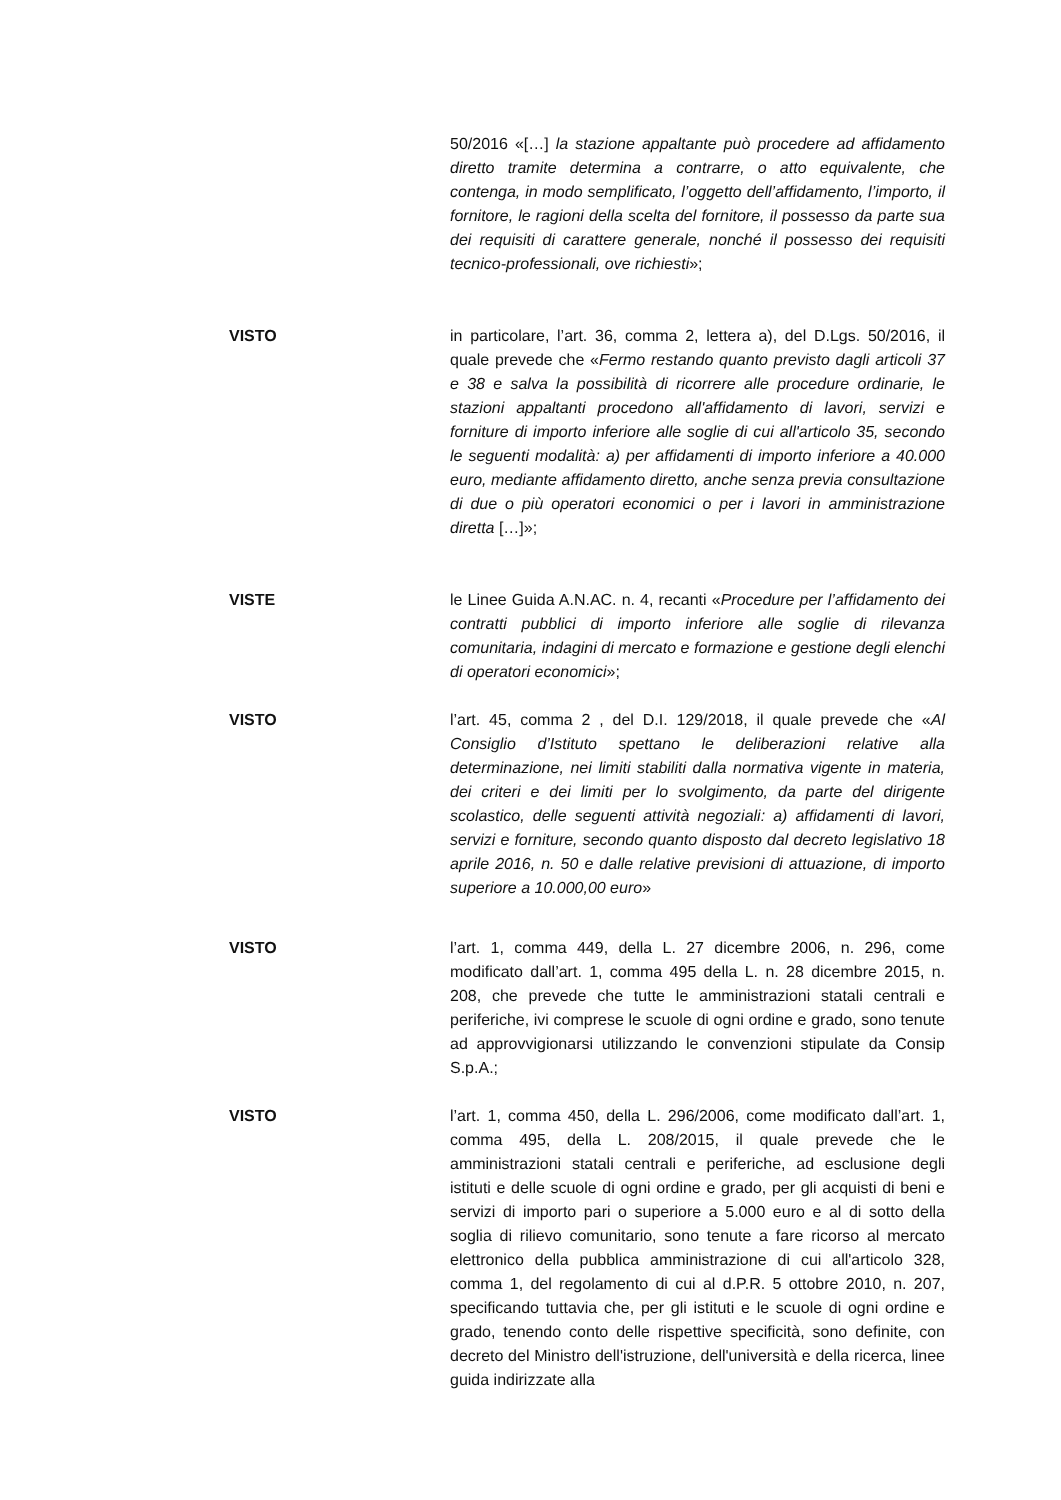50/2016 «[…] la stazione appaltante può procedere ad affidamento diretto tramite determina a contrarre, o atto equivalente, che contenga, in modo semplificato, l’oggetto dell’affidamento, l’importo, il fornitore, le ragioni della scelta del fornitore, il possesso da parte sua dei requisiti di carattere generale, nonché il possesso dei requisiti tecnico-professionali, ove richiesti»;
VISTO in particolare, l’art. 36, comma 2, lettera a), del D.Lgs. 50/2016, il quale prevede che «Fermo restando quanto previsto dagli articoli 37 e 38 e salva la possibilità di ricorrere alle procedure ordinarie, le stazioni appaltanti procedono all'affidamento di lavori, servizi e forniture di importo inferiore alle soglie di cui all'articolo 35, secondo le seguenti modalità: a) per affidamenti di importo inferiore a 40.000 euro, mediante affidamento diretto, anche senza previa consultazione di due o più operatori economici o per i lavori in amministrazione diretta […]»;
VISTE le Linee Guida A.N.AC. n. 4, recanti «Procedure per l’affidamento dei contratti pubblici di importo inferiore alle soglie di rilevanza comunitaria, indagini di mercato e formazione e gestione degli elenchi di operatori economici»;
VISTO l’art. 45, comma 2 , del D.I. 129/2018, il quale prevede che «Al Consiglio d’Istituto spettano le deliberazioni relative alla determinazione, nei limiti stabiliti dalla normativa vigente in materia, dei criteri e dei limiti per lo svolgimento, da parte del dirigente scolastico, delle seguenti attività negoziali: a) affidamenti di lavori, servizi e forniture, secondo quanto disposto dal decreto legislativo 18 aprile 2016, n. 50 e dalle relative previsioni di attuazione, di importo superiore a 10.000,00 euro»
VISTO l’art. 1, comma 449, della L. 27 dicembre 2006, n. 296, come modificato dall’art. 1, comma 495 della L. n. 28 dicembre 2015, n. 208, che prevede che tutte le amministrazioni statali centrali e periferiche, ivi comprese le scuole di ogni ordine e grado, sono tenute ad approvvigionarsi utilizzando le convenzioni stipulate da Consip S.p.A.;
VISTO l’art. 1, comma 450, della L. 296/2006, come modificato dall’art. 1, comma 495, della L. 208/2015, il quale prevede che le amministrazioni statali centrali e periferiche, ad esclusione degli istituti e delle scuole di ogni ordine e grado, per gli acquisti di beni e servizi di importo pari o superiore a 5.000 euro e al di sotto della soglia di rilievo comunitario, sono tenute a fare ricorso al mercato elettronico della pubblica amministrazione di cui all'articolo 328, comma 1, del regolamento di cui al d.P.R. 5 ottobre 2010, n. 207, specificando tuttavia che, per gli istituti e le scuole di ogni ordine e grado, tenendo conto delle rispettive specificità, sono definite, con decreto del Ministro dell'istruzione, dell'università e della ricerca, linee guida indirizzate alla